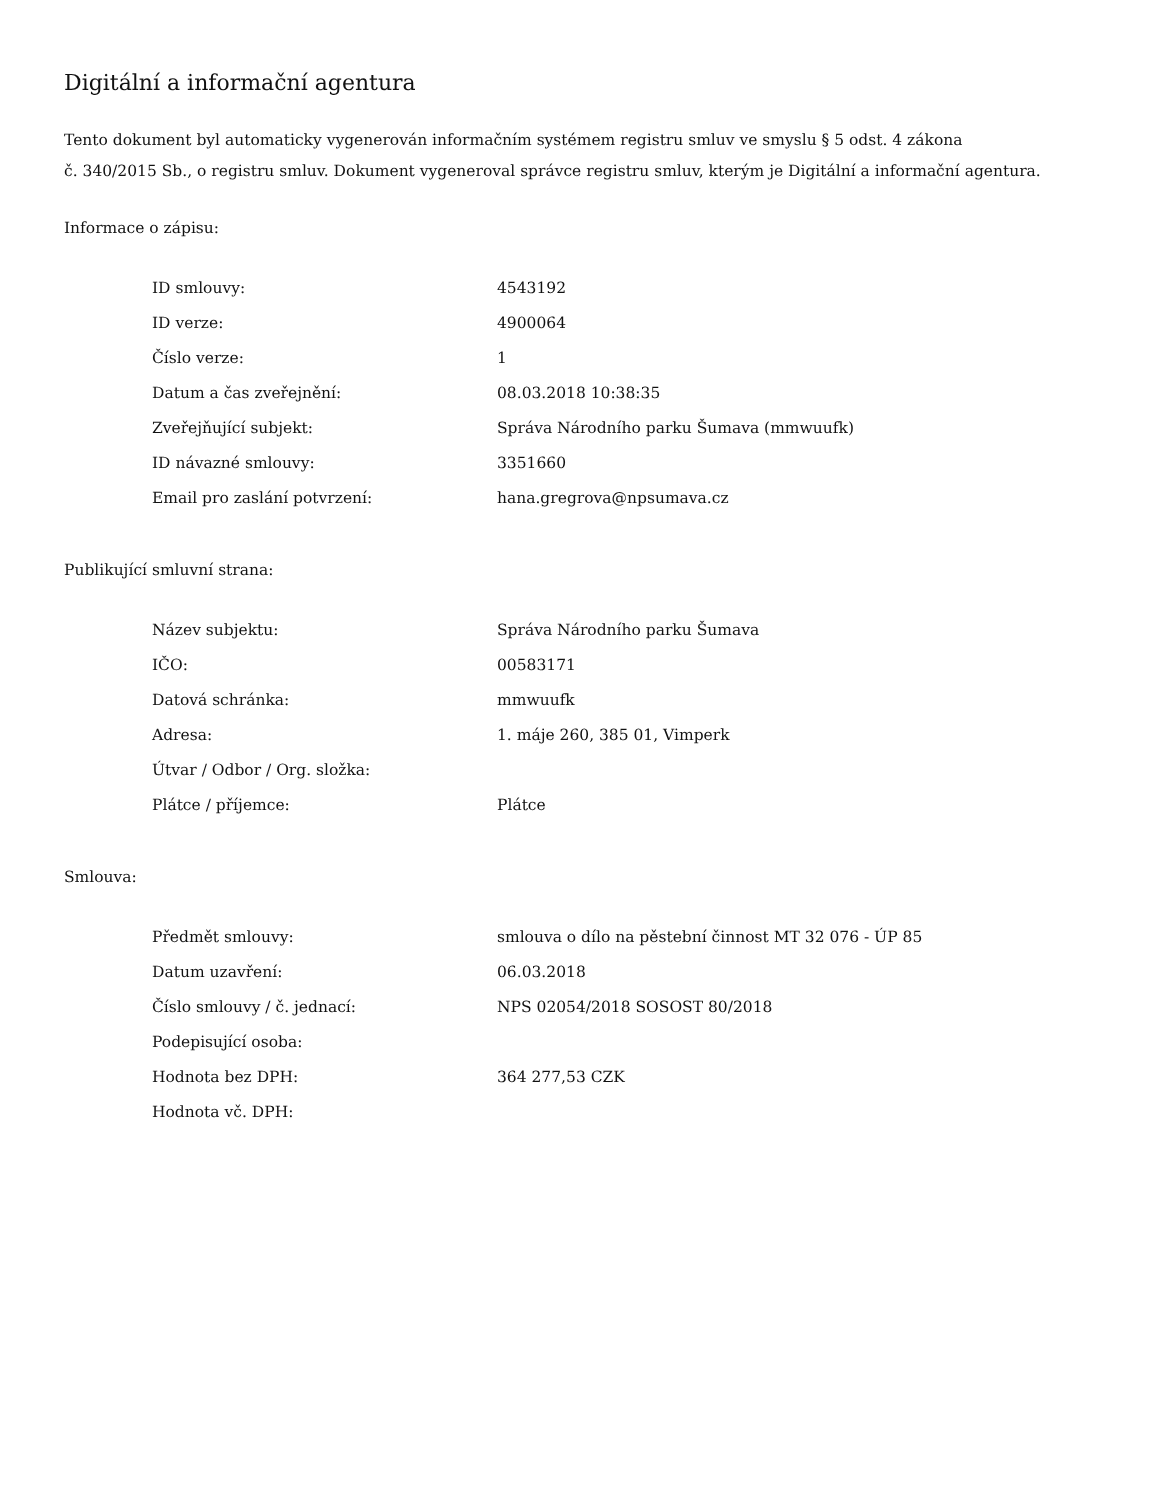Digitální a informační agentura
Tento dokument byl automaticky vygenerován informačním systémem registru smluv ve smyslu § 5 odst. 4 zákona
č. 340/2015 Sb., o registru smluv. Dokument vygeneroval správce registru smluv, kterým je Digitální a informační agentura.
Informace o zápisu:
| ID smlouvy: | 4543192 |
| ID verze: | 4900064 |
| Číslo verze: | 1 |
| Datum a čas zveřejnění: | 08.03.2018 10:38:35 |
| Zveřejňující subjekt: | Správa Národního parku Šumava (mmwuufk) |
| ID návazné smlouvy: | 3351660 |
| Email pro zaslání potvrzení: | hana.gregrova@npsumava.cz |
Publikující smluvní strana:
| Název subjektu: | Správa Národního parku Šumava |
| IČO: | 00583171 |
| Datová schránka: | mmwuufk |
| Adresa: | 1. máje 260, 385 01, Vimperk |
| Útvar / Odbor / Org. složka: | |
| Plátce / příjemce: | Plátce |
Smlouva:
| Předmět smlouvy: | smlouva o dílo na pěstební činnost MT 32 076 - ÚP 85 |
| Datum uzavření: | 06.03.2018 |
| Číslo smlouvy / č. jednací: | NPS 02054/2018 SOSOST 80/2018 |
| Podepisující osoba: | |
| Hodnota bez DPH: | 364 277,53 CZK |
| Hodnota vč. DPH: | |